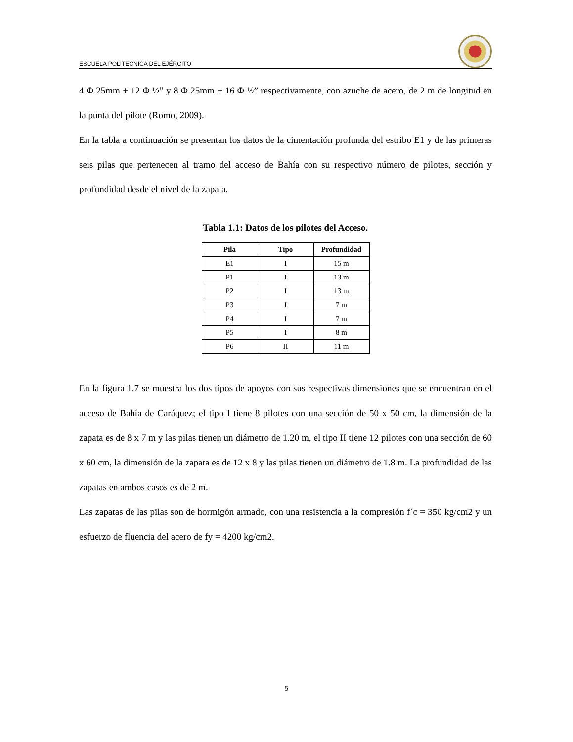ESCUELA POLITECNICA DEL EJÉRCITO
4 Φ 25mm + 12 Φ ½” y 8 Φ 25mm + 16 Φ ½” respectivamente, con azuche de acero, de 2 m de longitud en la punta del pilote (Romo, 2009).
En la tabla a continuación se presentan los datos de la cimentación profunda del estribo E1 y de las primeras seis pilas que pertenecen al tramo del acceso de Bahía con su respectivo número de pilotes, sección y profundidad desde el nivel de la zapata.
Tabla 1.1: Datos de los pilotes del Acceso.
| Pila | Tipo | Profundidad |
| --- | --- | --- |
| E1 | I | 15 m |
| P1 | I | 13 m |
| P2 | I | 13 m |
| P3 | I | 7 m |
| P4 | I | 7 m |
| P5 | I | 8 m |
| P6 | II | 11 m |
En la figura 1.7 se muestra los dos tipos de apoyos con sus respectivas dimensiones que se encuentran en el acceso de Bahía de Caráquez; el tipo I tiene 8 pilotes con una sección de 50 x 50 cm, la dimensión de la zapata es de 8 x 7 m y las pilas tienen un diámetro de 1.20 m, el tipo II tiene 12 pilotes con una sección de 60 x 60 cm, la dimensión de la zapata es de 12 x 8 y las pilas tienen un diámetro de 1.8 m. La profundidad de las zapatas en ambos casos es de 2 m.
Las zapatas de las pilas son de hormigón armado, con una resistencia a la compresión f´c = 350 kg/cm2 y un esfuerzo de fluencia del acero de fy = 4200 kg/cm2.
5